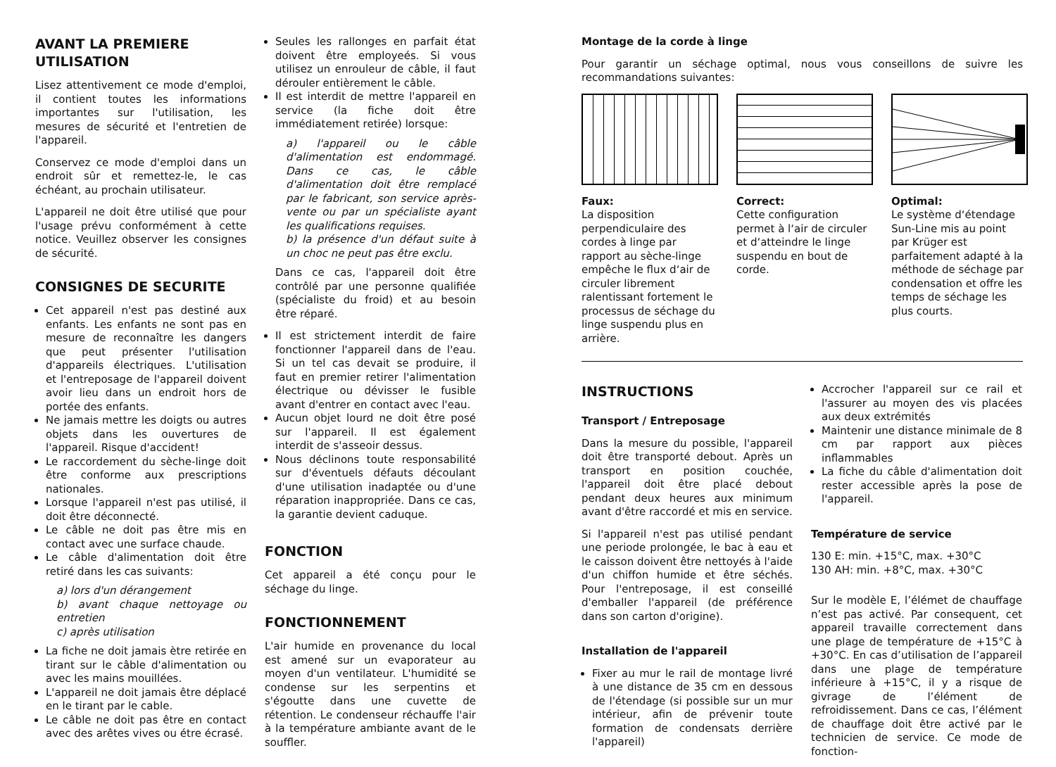AVANT LA PREMIERE UTILISATION
Lisez attentivement ce mode d'emploi, il contient toutes les informations importantes sur l'utilisation, les mesures de sécurité et l'entretien de l'appareil.
Conservez ce mode d'emploi dans un endroit sûr et remettez-le, le cas échéant, au prochain utilisateur.
L'appareil ne doit être utilisé que pour l'usage prévu conformément à cette notice. Veuillez observer les consignes de sécurité.
CONSIGNES DE SECURITE
Cet appareil n'est pas destiné aux enfants. Les enfants ne sont pas en mesure de reconnaître les dangers que peut présenter l'utilisation d'appareils électriques. L'utilisation et l'entreposage de l'appareil doivent avoir lieu dans un endroit hors de portée des enfants.
Ne jamais mettre les doigts ou autres objets dans les ouvertures de l'appareil. Risque d'accident!
Le raccordement du sèche-linge doit être conforme aux prescriptions nationales.
Lorsque l'appareil n'est pas utilisé, il doit être déconnecté.
Le câble ne doit pas être mis en contact avec une surface chaude.
Le câble d'alimentation doit être retiré dans les cas suivants:
a) lors d'un dérangement
b) avant chaque nettoyage ou entretien
c) après utilisation
La fiche ne doit jamais ètre retirée en tirant sur le câble d'alimentation ou avec les mains mouillées.
L'appareil ne doit jamais être déplacé en le tirant par le cable.
Le câble ne doit pas être en contact avec des arêtes vives ou étre écrasé.
Seules les rallonges en parfait état doivent être employeés. Si vous utilisez un enrouleur de câble, il faut dérouler entièrement le câble.
Il est interdit de mettre l'appareil en service (la fiche doit être immédiatement retirée) lorsque:
a) l'appareil ou le câble d'alimentation est endommagé. Dans ce cas, le câble d'alimentation doit être remplacé par le fabricant, son service après-vente ou par un spécialiste ayant les qualifications requises.
b) la présence d'un défaut suite à un choc ne peut pas être exclu.
Dans ce cas, l'appareil doit être contrôlé par une personne qualifiée (spécialiste du froid) et au besoin être réparé.
Il est strictement interdit de faire fonctionner l'appareil dans de l'eau. Si un tel cas devait se produire, il faut en premier retirer l'alimentation électrique ou dévisser le fusible avant d'entrer en contact avec l'eau.
Aucun objet lourd ne doit être posé sur l'appareil. Il est également interdit de s'asseoir dessus.
Nous déclinons toute responsabilité sur d'éventuels défauts découlant d'une utilisation inadaptée ou d'une réparation inappropriée. Dans ce cas, la garantie devient caduque.
FONCTION
Cet appareil a été conçu pour le séchage du linge.
FONCTIONNEMENT
L'air humide en provenance du local est amené sur un evaporateur au moyen d'un ventilateur. L'humidité se condense sur les serpentins et s'égoutte dans une cuvette de rétention. Le condenseur réchauffe l'air à la température ambiante avant de le souffler.
Montage de la corde à linge
Pour garantir un séchage optimal, nous vous conseillons de suivre les recommandations suivantes:
Faux:
La disposition perpendiculaire des cordes à linge par rapport au sèche-linge empêche le flux d‘air de circuler librement ralentissant fortement le processus de séchage du linge suspendu plus en arrière.
Correct:
Cette configuration permet à l‘air de circuler et d‘atteindre le linge suspendu en bout de corde.
Optimal:
Le système d‘étendage Sun-Line mis au point par Krüger est parfaitement adapté à la méthode de séchage par condensation et offre les temps de séchage les plus courts.
INSTRUCTIONS
Transport / Entreposage
Dans la mesure du possible, l'appareil doit être transporté debout. Après un transport en position couchée, l'appareil doit être placé debout pendant deux heures aux minimum avant d'être raccordé et mis en service.
Si l'appareil n'est pas utilisé pendant une periode prolongée, le bac à eau et le caisson doivent être nettoyés à l'aide d'un chiffon humide et être séchés. Pour l'entreposage, il est conseillé d'emballer l'appareil (de préférence dans son carton d'origine).
Installation de l'appareil
Fixer au mur le rail de montage livré à une distance de 35 cm en dessous de l'étendage (si possible sur un mur intérieur, afin de prévenir toute formation de condensats derrière l'appareil)
Accrocher l'appareil sur ce rail et l'assurer au moyen des vis placées aux deux extrémités
Maintenir une distance minimale de 8 cm par rapport aux pièces inflammables
La fiche du câble d'alimentation doit rester accessible après la pose de l'appareil.
Température de service
130 E: min. +15°C, max. +30°C
130 AH: min. +8°C, max. +30°C
Sur le modèle E, l’élémet de chauffage n’est pas activé. Par consequent, cet appareil travaille correctement dans une plage de température de +15°C à +30°C. En cas d’utilisation de l’appareil dans une plage de température inférieure à +15°C, il y a risque de givrage de l’élément de refroidissement. Dans ce cas, l’élément de chauffage doit être activé par le technicien de service. Ce mode de fonction-